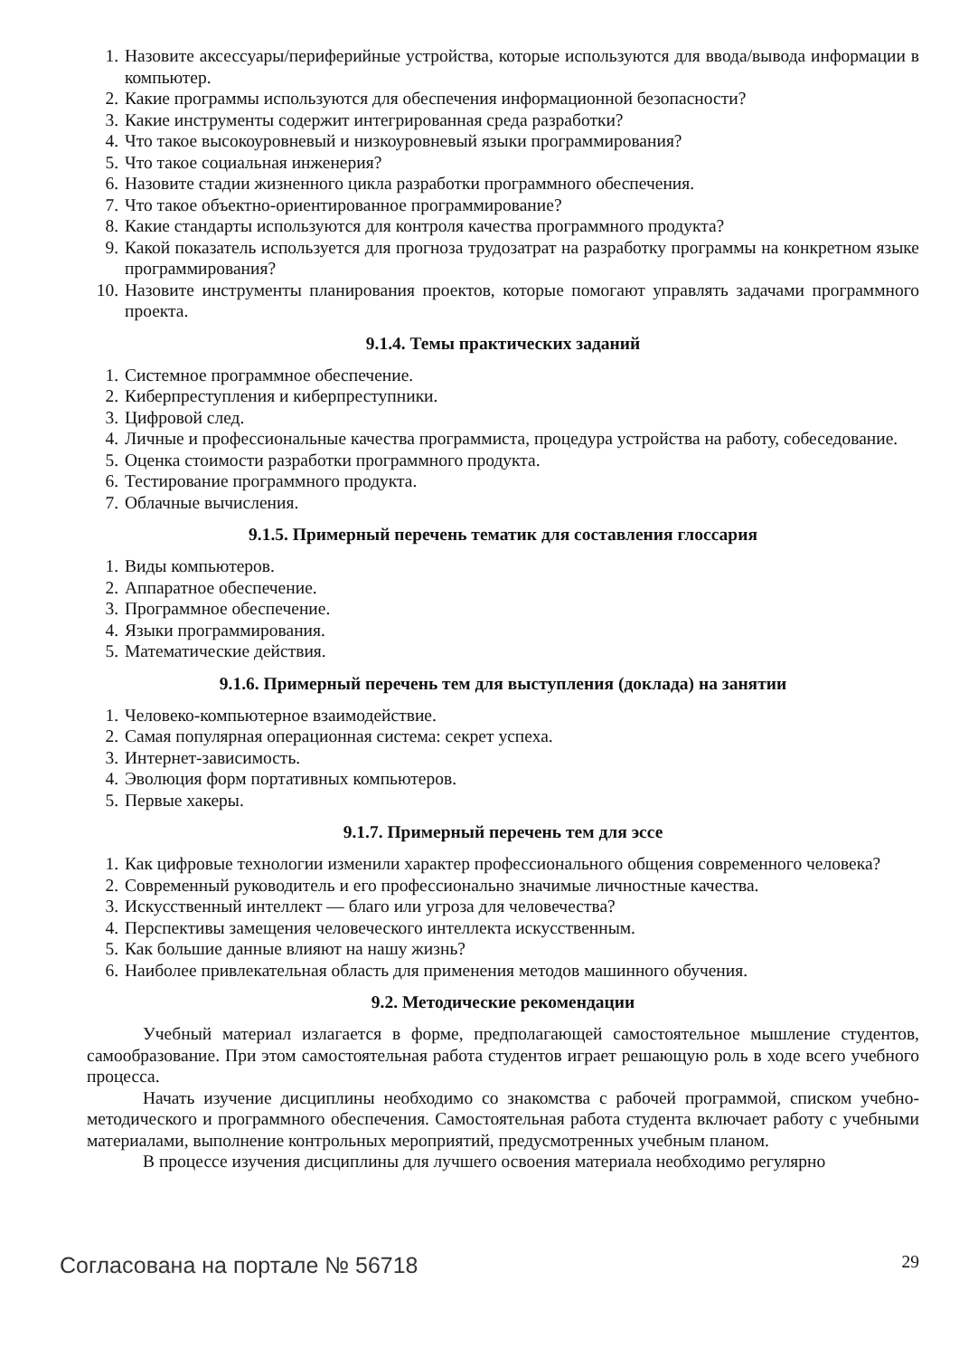1. Назовите аксессуары/периферийные устройства, которые используются для ввода/вывода информации в компьютер.
2. Какие программы используются для обеспечения информационной безопасности?
3. Какие инструменты содержит интегрированная среда разработки?
4. Что такое высокоуровневый и низкоуровневый языки программирования?
5. Что такое социальная инженерия?
6. Назовите стадии жизненного цикла разработки программного обеспечения.
7. Что такое объектно-ориентированное программирование?
8. Какие стандарты используются для контроля качества программного продукта?
9. Какой показатель используется для прогноза трудозатрат на разработку программы на конкретном языке программирования?
10. Назовите инструменты планирования проектов, которые помогают управлять задачами программного проекта.
9.1.4. Темы практических заданий
1. Системное программное обеспечение.
2. Киберпреступления и киберпреступники.
3. Цифровой след.
4. Личные и профессиональные качества программиста, процедура устройства на работу, собеседование.
5. Оценка стоимости разработки программного продукта.
6. Тестирование программного продукта.
7. Облачные вычисления.
9.1.5. Примерный перечень тематик для составления глоссария
1. Виды компьютеров.
2. Аппаратное обеспечение.
3. Программное обеспечение.
4. Языки программирования.
5. Математические действия.
9.1.6. Примерный перечень тем для выступления (доклада) на занятии
1. Человеко-компьютерное взаимодействие.
2. Самая популярная операционная система: секрет успеха.
3. Интернет-зависимость.
4. Эволюция форм портативных компьютеров.
5. Первые хакеры.
9.1.7. Примерный перечень тем для эссе
1. Как цифровые технологии изменили характер профессионального общения современного человека?
2. Современный руководитель и его профессионально значимые личностные качества.
3. Искусственный интеллект — благо или угроза для человечества?
4. Перспективы замещения человеческого интеллекта искусственным.
5. Как большие данные влияют на нашу жизнь?
6. Наиболее привлекательная область для применения методов машинного обучения.
9.2. Методические рекомендации
Учебный материал излагается в форме, предполагающей самостоятельное мышление студентов, самообразование. При этом самостоятельная работа студентов играет решающую роль в ходе всего учебного процесса.
Начать изучение дисциплины необходимо со знакомства с рабочей программой, списком учебно-методического и программного обеспечения. Самостоятельная работа студента включает работу с учебными материалами, выполнение контрольных мероприятий, предусмотренных учебным планом.
В процессе изучения дисциплины для лучшего освоения материала необходимо регулярно
Согласована на портале № 56718 29